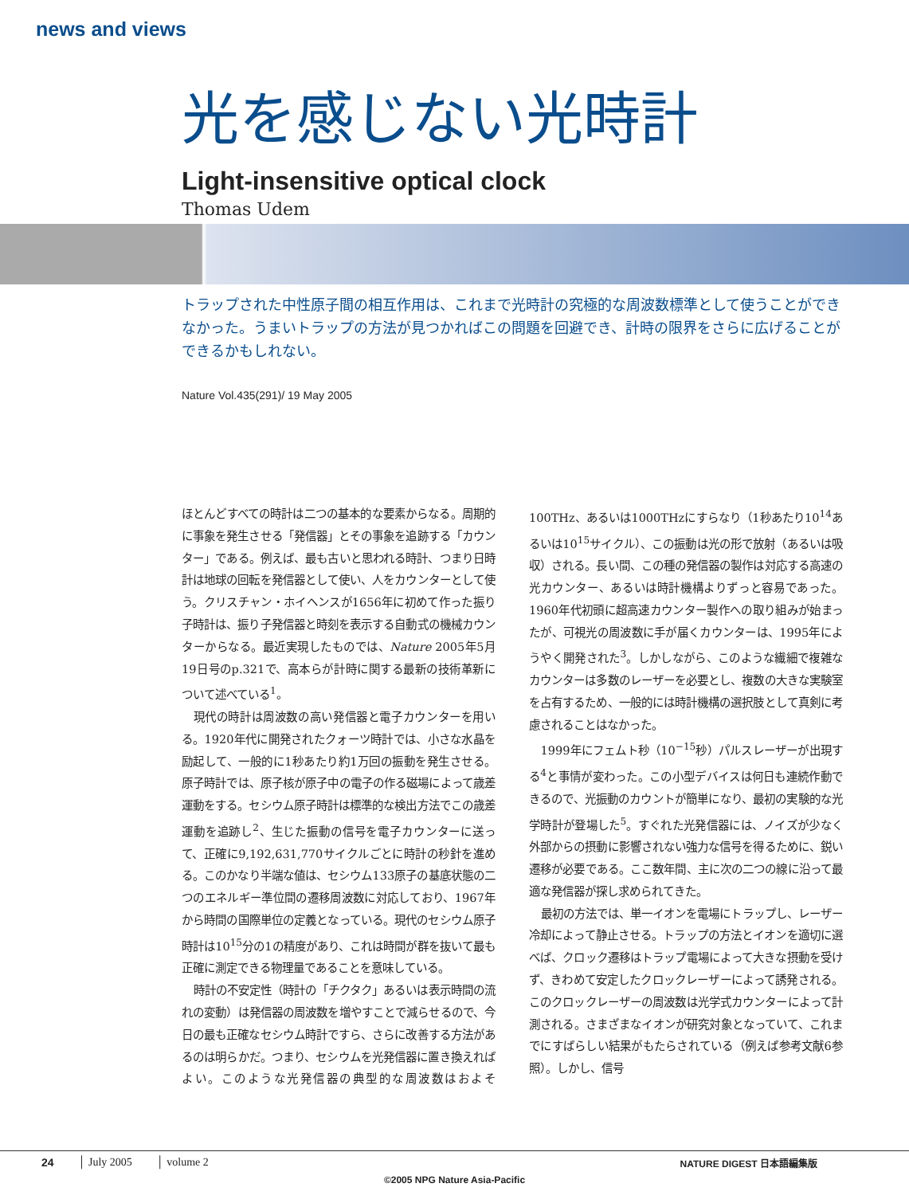news and views
光を感じない光時計
Light-insensitive optical clock
Thomas Udem
トラップされた中性原子間の相互作用は、これまで光時計の究極的な周波数標準として使うことができなかった。うまいトラップの方法が見つかればこの問題を回避でき、計時の限界をさらに広げることができるかもしれない。
Nature Vol.435(291)/ 19 May 2005
ほとんどすべての時計は二つの基本的な要素からなる。周期的に事象を発生させる「発信器」とその事象を追跡する「カウンター」である。例えば、最も古いと思われる時計、つまり日時計は地球の回転を発信器として使い、人をカウンターとして使う。クリスチャン・ホイヘンスが1656年に初めて作った振り子時計は、振り子発信器と時刻を表示する自動式の機械カウンターからなる。最近実現したものでは、Nature 2005年5月19日号のp.321で、高本らが計時に関する最新の技術革新について述べている<sup>1</sup>。
現代の時計は周波数の高い発信器と電子カウンターを用いる。1920年代に開発されたクォーツ時計では、小さな水晶を励起して、一般的に1秒あたり約1万回の振動を発生させる。原子時計では、原子核が原子中の電子の作る磁場によって歳差運動をする。セシウム原子時計は標準的な検出方法でこの歳差運動を追跡し<sup>2</sup>、生じた振動の信号を電子カウンターに送って、正確に9,192,631,770サイクルごとに時計の秒針を進める。このかなり半端な値は、セシウム133原子の基底状態の二つのエネルギー準位間の遷移周波数に対応しており、1967年から時間の国際単位の定義となっている。現代のセシウム原子時計は10<sup>15</sup>分の1の精度があり、これは時間が群を抜いて最も正確に測定できる物理量であることを意味している。
時計の不安定性（時計の「チクタク」あるいは表示時間の流れの変動）は発信器の周波数を増やすことで減らせるので、今日の最も正確なセシウム時計ですら、さらに改善する方法があるのは明らかだ。つまり、セシウムを光発信器に置き換えればよい。このような光発信器の典型的な周波数はおよそ100THz、あるいは1000THzにすらなり（1秒あたり10<sup>14</sup>あるいは10<sup>15</sup>サイクル）、この振動は光の形で放射（あるいは吸収）される。長い間、この種の発信器の製作は対応する高速の光カウンター、あるいは時計機構よりずっと容易であった。1960年代初頭に超高速カウンター製作への取り組みが始まったが、可視光の周波数に手が届くカウンターは、1995年にようやく開発された<sup>3</sup>。しかしながら、このような繊細で複雑なカウンターは多数のレーザーを必要とし、複数の大きな実験室を占有するため、一般的には時計機構の選択肢として真剣に考慮されることはなかった。
1999年にフェムト秒（10<sup>−15</sup>秒）パルスレーザーが出現する<sup>4</sup>と事情が変わった。この小型デバイスは何日も連続作動できるので、光振動のカウントが簡単になり、最初の実験的な光学時計が登場した<sup>5</sup>。すぐれた光発信器には、ノイズが少なく外部からの摂動に影響されない強力な信号を得るために、鋭い遷移が必要である。ここ数年間、主に次の二つの線に沿って最適な発信器が探し求められてきた。
最初の方法では、単一イオンを電場にトラップし、レーザー冷却によって静止させる。トラップの方法とイオンを適切に選べば、クロック遷移はトラップ電場によって大きな摂動を受けず、きわめて安定したクロックレーザーによって誘発される。このクロックレーザーの周波数は光学式カウンターによって計測される。さまざまなイオンが研究対象となっていて、これまでにすばらしい結果がもたらされている（例えば参考文献6参照）。しかし、信号
24 │ July 2005 │ volume 2 NATURE DIGEST 日本語編集版
©2005 NPG Nature Asia-Pacific